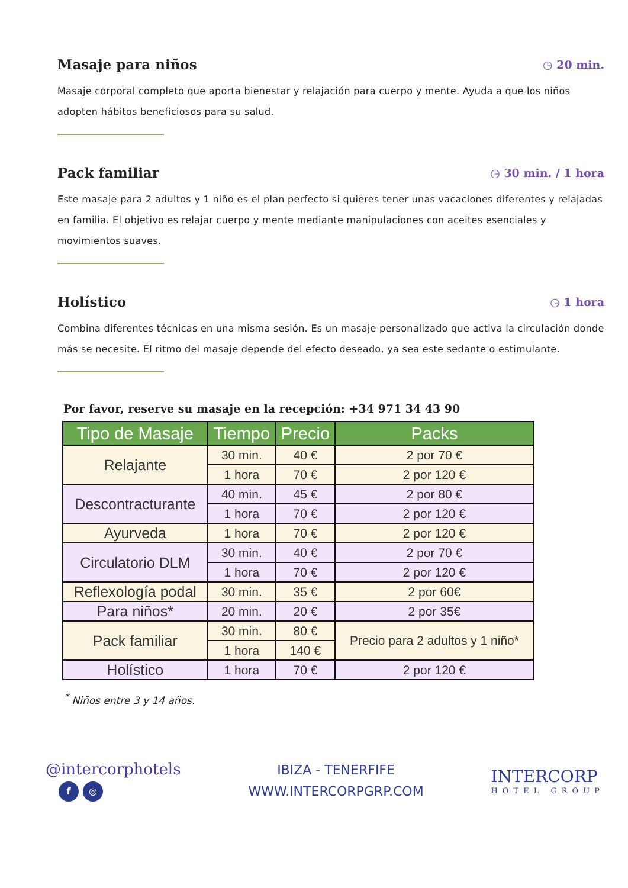Masaje para niños
◷ 20 min.
Masaje corporal completo que aporta bienestar y relajación para cuerpo y mente. Ayuda a que los niños adopten hábitos beneficiosos para su salud.
Pack familiar
◷ 30 min. / 1 hora
Este masaje para 2 adultos y 1 niño es el plan perfecto si quieres tener unas vacaciones diferentes y relajadas en familia. El objetivo es relajar cuerpo y mente mediante manipulaciones con aceites esenciales y movimientos suaves.
Holístico
◷ 1 hora
Combina diferentes técnicas en una misma sesión. Es un masaje personalizado que activa la circulación donde más se necesite. El ritmo del masaje depende del efecto deseado, ya sea este sedante o estimulante.
Por favor, reserve su masaje en la recepción: +34 971 34 43 90
| Tipo de Masaje | Tiempo | Precio | Packs |
| --- | --- | --- | --- |
| Relajante | 30 min. | 40 € | 2 por 70 € |
| | 1 hora | 70 € | 2 por 120 € |
| Descontracturante | 40 min. | 45 € | 2 por 80 € |
| | 1 hora | 70 € | 2 por 120 € |
| Ayurveda | 1 hora | 70 € | 2 por 120 € |
| Circulatorio DLM | 30 min. | 40 € | 2 por 70 € |
| | 1 hora | 70 € | 2 por 120 € |
| Reflexología podal | 30 min. | 35 € | 2 por 60€ |
| Para niños* | 20 min. | 20 € | 2 por 35€ |
| Pack familiar | 30 min. | 80 € | Precio para 2 adultos y 1 niño* |
| | 1 hora | 140 € | |
| Holístico | 1 hora | 70 € | 2 por 120 € |
<sup>*</sup> Niños entre 3 y 14 años.
@intercorphotels
f ◎
IBIZA - TENERFIFE
WWW.INTERCORPGRP.COM
INTERCORP
HOTEL GROUP